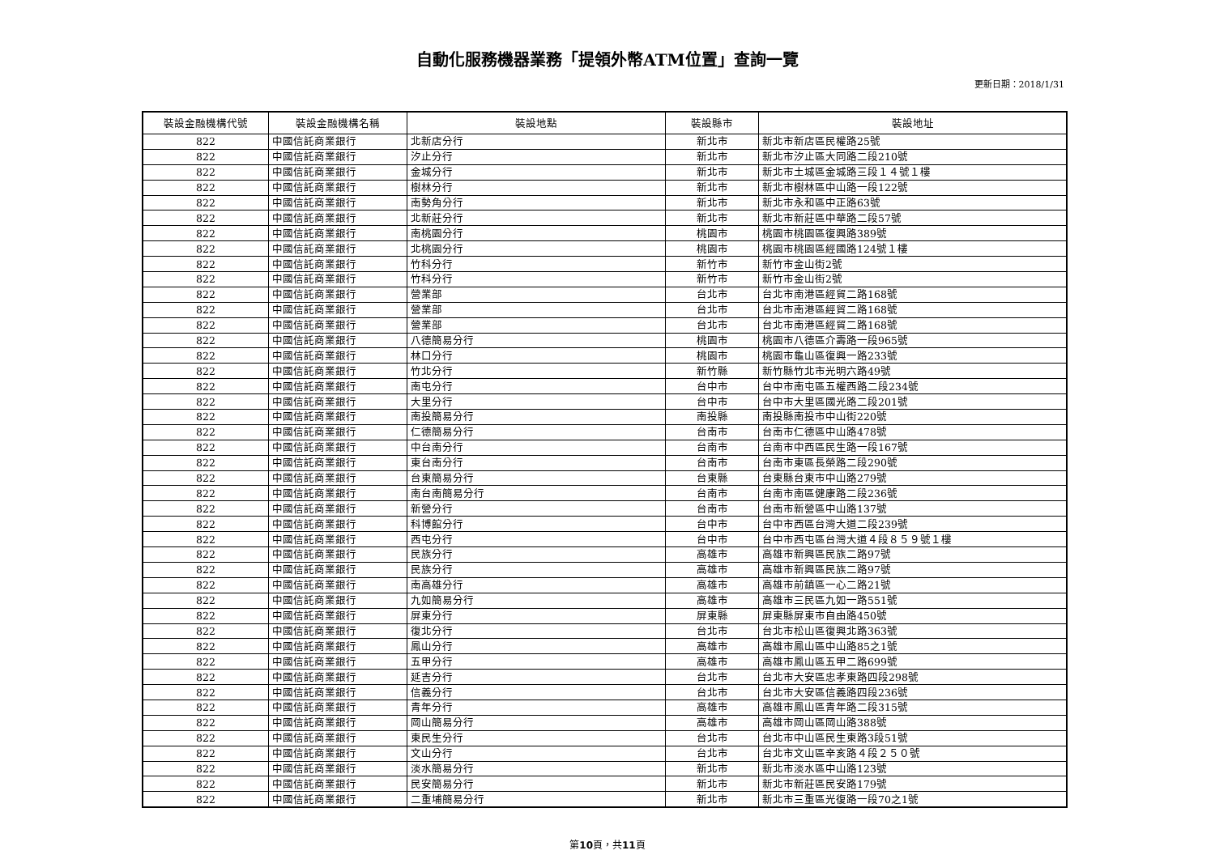自動化服務機器業務「提領外幣ATM位置」查詢一覽
更新日期：2018/1/31
| 裝設金融機構代號 | 裝設金融機構名稱 | 裝設地點 | 裝設縣市 | 裝設地址 |
| --- | --- | --- | --- | --- |
| 822 | 中國信託商業銀行 | 北新店分行 | 新北市 | 新北市新店區民權路25號 |
| 822 | 中國信託商業銀行 | 汐止分行 | 新北市 | 新北市汐止區大同路二段210號 |
| 822 | 中國信託商業銀行 | 金城分行 | 新北市 | 新北市土城區金城路三段１４號１樓 |
| 822 | 中國信託商業銀行 | 樹林分行 | 新北市 | 新北市樹林區中山路一段122號 |
| 822 | 中國信託商業銀行 | 南勢角分行 | 新北市 | 新北市永和區中正路63號 |
| 822 | 中國信託商業銀行 | 北新莊分行 | 新北市 | 新北市新莊區中華路二段57號 |
| 822 | 中國信託商業銀行 | 南桃園分行 | 桃園市 | 桃園市桃園區復興路389號 |
| 822 | 中國信託商業銀行 | 北桃園分行 | 桃園市 | 桃園市桃園區經國路124號１樓 |
| 822 | 中國信託商業銀行 | 竹科分行 | 新竹市 | 新竹市金山街2號 |
| 822 | 中國信託商業銀行 | 竹科分行 | 新竹市 | 新竹市金山街2號 |
| 822 | 中國信託商業銀行 | 營業部 | 台北市 | 台北市南港區經貿二路168號 |
| 822 | 中國信託商業銀行 | 營業部 | 台北市 | 台北市南港區經貿二路168號 |
| 822 | 中國信託商業銀行 | 營業部 | 台北市 | 台北市南港區經貿二路168號 |
| 822 | 中國信託商業銀行 | 八德簡易分行 | 桃園市 | 桃園市八德區介壽路一段965號 |
| 822 | 中國信託商業銀行 | 林口分行 | 桃園市 | 桃園市龜山區復興一路233號 |
| 822 | 中國信託商業銀行 | 竹北分行 | 新竹縣 | 新竹縣竹北市光明六路49號 |
| 822 | 中國信託商業銀行 | 南屯分行 | 台中市 | 台中市南屯區五權西路二段234號 |
| 822 | 中國信託商業銀行 | 大里分行 | 台中市 | 台中市大里區國光路二段201號 |
| 822 | 中國信託商業銀行 | 南投簡易分行 | 南投縣 | 南投縣南投市中山街220號 |
| 822 | 中國信託商業銀行 | 仁德簡易分行 | 台南市 | 台南市仁德區中山路478號 |
| 822 | 中國信託商業銀行 | 中台南分行 | 台南市 | 台南市中西區民生路一段167號 |
| 822 | 中國信託商業銀行 | 東台南分行 | 台南市 | 台南市東區長榮路二段290號 |
| 822 | 中國信託商業銀行 | 台東簡易分行 | 台東縣 | 台東縣台東市中山路279號 |
| 822 | 中國信託商業銀行 | 南台南簡易分行 | 台南市 | 台南市南區健康路二段236號 |
| 822 | 中國信託商業銀行 | 新營分行 | 台南市 | 台南市新營區中山路137號 |
| 822 | 中國信託商業銀行 | 科博館分行 | 台中市 | 台中市西區台灣大道二段239號 |
| 822 | 中國信託商業銀行 | 西屯分行 | 台中市 | 台中市西屯區台灣大道４段８５９號１樓 |
| 822 | 中國信託商業銀行 | 民族分行 | 高雄市 | 高雄市新興區民族二路97號 |
| 822 | 中國信託商業銀行 | 民族分行 | 高雄市 | 高雄市新興區民族二路97號 |
| 822 | 中國信託商業銀行 | 南高雄分行 | 高雄市 | 高雄市前鎮區一心二路21號 |
| 822 | 中國信託商業銀行 | 九如簡易分行 | 高雄市 | 高雄市三民區九如一路551號 |
| 822 | 中國信託商業銀行 | 屏東分行 | 屏東縣 | 屏東縣屏東市自由路450號 |
| 822 | 中國信託商業銀行 | 復北分行 | 台北市 | 台北市松山區復興北路363號 |
| 822 | 中國信託商業銀行 | 鳳山分行 | 高雄市 | 高雄市鳳山區中山路85之1號 |
| 822 | 中國信託商業銀行 | 五甲分行 | 高雄市 | 高雄市鳳山區五甲二路699號 |
| 822 | 中國信託商業銀行 | 延吉分行 | 台北市 | 台北市大安區忠孝東路四段298號 |
| 822 | 中國信託商業銀行 | 信義分行 | 台北市 | 台北市大安區信義路四段236號 |
| 822 | 中國信託商業銀行 | 青年分行 | 高雄市 | 高雄市鳳山區青年路二段315號 |
| 822 | 中國信託商業銀行 | 岡山簡易分行 | 高雄市 | 高雄市岡山區岡山路388號 |
| 822 | 中國信託商業銀行 | 東民生分行 | 台北市 | 台北市中山區民生東路3段51號 |
| 822 | 中國信託商業銀行 | 文山分行 | 台北市 | 台北市文山區辛亥路４段２５０號 |
| 822 | 中國信託商業銀行 | 淡水簡易分行 | 新北市 | 新北市淡水區中山路123號 |
| 822 | 中國信託商業銀行 | 民安簡易分行 | 新北市 | 新北市新莊區民安路179號 |
| 822 | 中國信託商業銀行 | 二重埔簡易分行 | 新北市 | 新北市三重區光復路一段70之1號 |
第10頁，共11頁